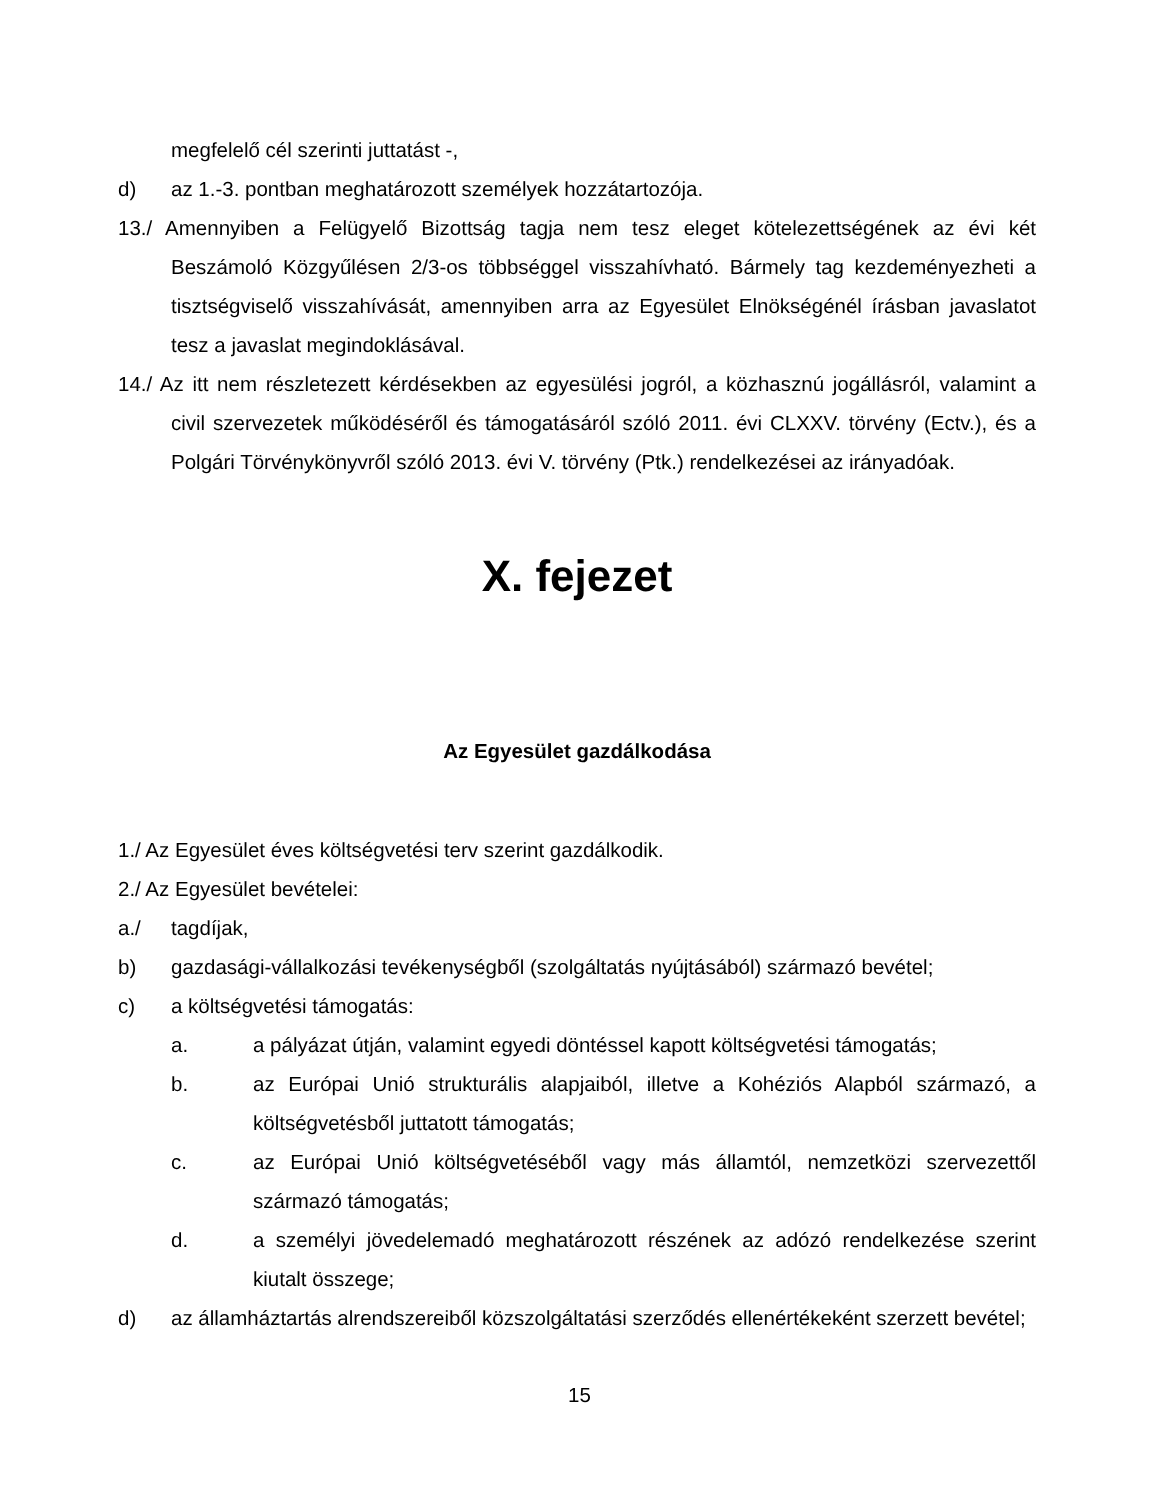megfelelő cél szerinti juttatást -,
d) az 1.-3. pontban meghatározott személyek hozzátartozója.
13./ Amennyiben a Felügyelő Bizottság tagja nem tesz eleget kötelezettségének az évi két Beszámoló Közgyűlésen 2/3-os többséggel visszahívható. Bármely tag kezdeményezheti a tisztségviselő visszahívását, amennyiben arra az Egyesület Elnökségénél írásban javaslatot tesz a javaslat megindoklásával.
14./ Az itt nem részletezett kérdésekben az egyesülési jogról, a közhasznú jogállásról, valamint a civil szervezetek működéséről és támogatásáról szóló 2011. évi CLXXV. törvény (Ectv.), és a Polgári Törvénykönyvről szóló 2013. évi V. törvény (Ptk.) rendelkezései az irányadóak.
X. fejezet
Az Egyesület gazdálkodása
1./ Az Egyesület éves költségvetési terv szerint gazdálkodik.
2./ Az Egyesület bevételei:
a./ tagdíjak,
b) gazdasági-vállalkozási tevékenységből (szolgáltatás nyújtásából) származó bevétel;
c) a költségvetési támogatás:
a. a pályázat útján, valamint egyedi döntéssel kapott költségvetési támogatás;
b. az Európai Unió strukturális alapjaiból, illetve a Kohéziós Alapból származó, a költségvetésből juttatott támogatás;
c. az Európai Unió költségvetéséből vagy más államtól, nemzetközi szervezettől származó támogatás;
d. a személyi jövedelemadó meghatározott részének az adózó rendelkezése szerint kiutalt összege;
d) az államháztartás alrendszereiből közszolgáltatási szerződés ellenértékeként szerzett bevétel;
15